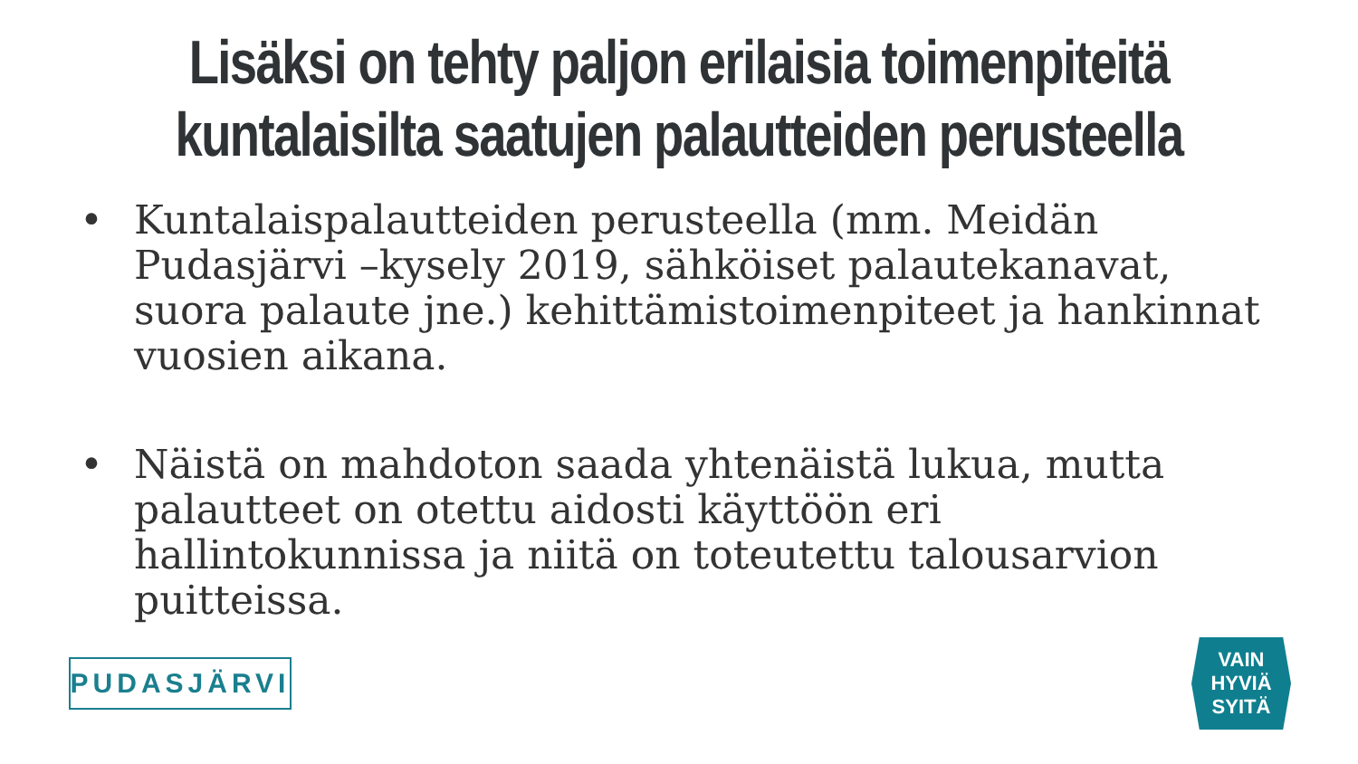Lisäksi on tehty paljon erilaisia toimenpiteitä
kuntalaisilta saatujen palautteiden perusteella
• Kuntalaispalautteiden perusteella (mm. Meidän Pudasjärvi –kysely 2019, sähköiset palautekanavat, suora palaute jne.) kehittämistoimenpiteet ja hankinnat vuosien aikana.
• Näistä on mahdoton saada yhtenäistä lukua, mutta palautteet on otettu aidosti käyttöön eri hallintokunnissa ja niitä on toteutettu talousarvion puitteissa.
PUDASJÄRVI
VAIN
HYVIÄ
SYITÄ